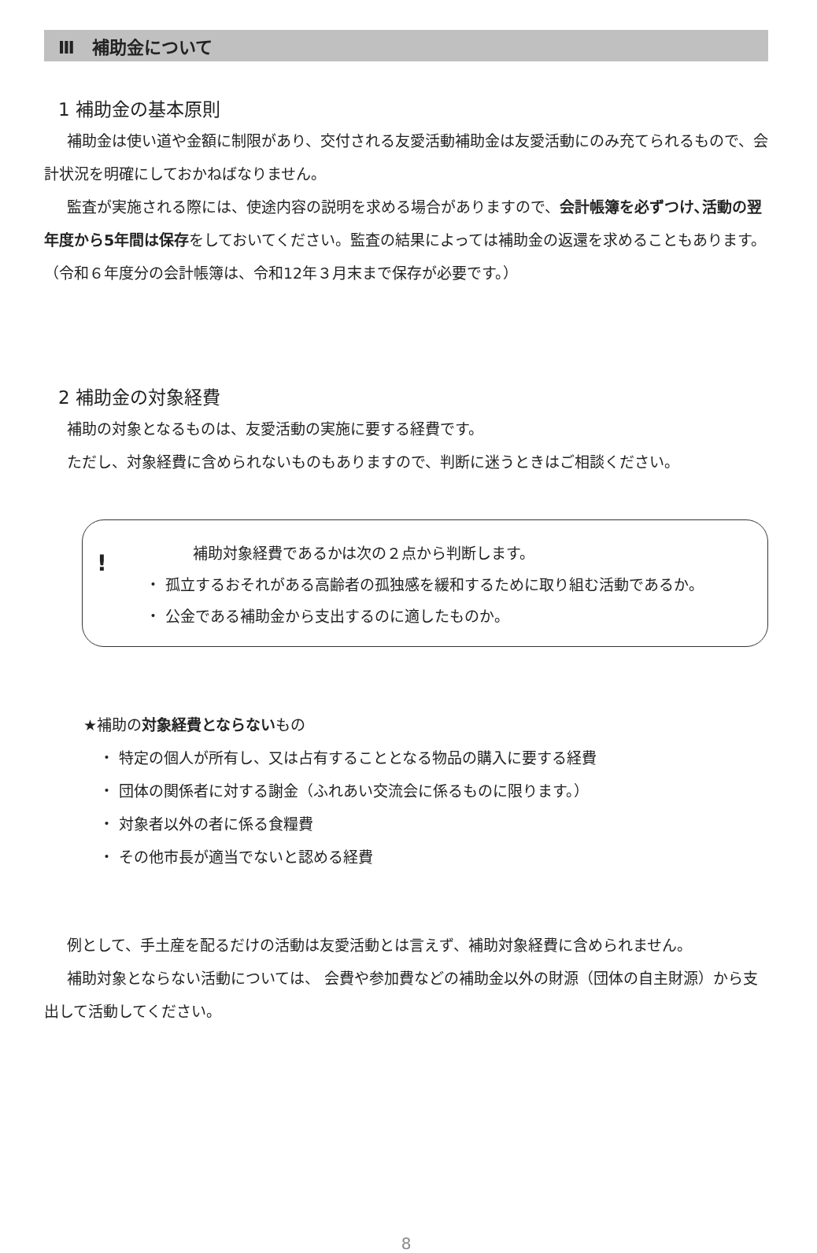Ⅲ　補助金について
1 補助金の基本原則
補助金は使い道や金額に制限があり、交付される友愛活動補助金は友愛活動にのみ充てられるもので、会計状況を明確にしておかねばなりません。
監査が実施される際には、使途内容の説明を求める場合がありますので、会計帳簿を必ずつけ､活動の翌年度から5年間は保存をしておいてください。監査の結果によっては補助金の返還を求めることもあります。
（令和６年度分の会計帳簿は、令和12年３月末まで保存が必要です。）
2 補助金の対象経費
補助の対象となるものは、友愛活動の実施に要する経費です。
ただし、対象経費に含められないものもありますので、判断に迷うときはご相談ください。
!
補助対象経費であるかは次の２点から判断します。
・ 孤立するおそれがある高齢者の孤独感を緩和するために取り組む活動であるか。
・ 公金である補助金から支出するのに適したものか。
★補助の対象経費とならないもの
・ 特定の個人が所有し、又は占有することとなる物品の購入に要する経費
・ 団体の関係者に対する謝金（ふれあい交流会に係るものに限ります。）
・ 対象者以外の者に係る食糧費
・ その他市長が適当でないと認める経費
例として、手土産を配るだけの活動は友愛活動とは言えず、補助対象経費に含められません。
補助対象とならない活動については、 会費や参加費などの補助金以外の財源（団体の自主財源）から支出して活動してください。
8